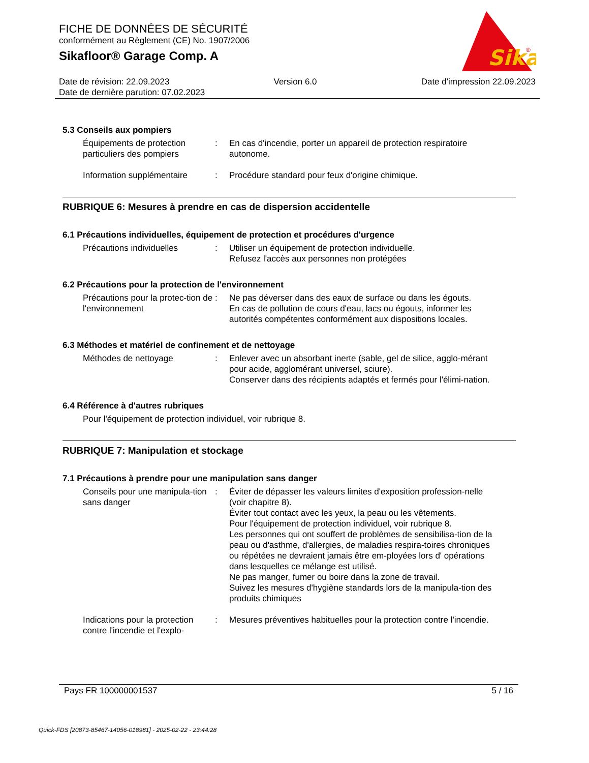FICHE DE DONNÉES DE SÉCURITÉ
conformément au Règlement (CE) No. 1907/2006
Sikafloor® Garage Comp. A
Sika
®
Date de révision: 22.09.2023 Version 6.0 Date d'impression 22.09.2023
Date de dernière parution: 07.02.2023
5.3 Conseils aux pompiers
Équipements de protection particuliers des pompiers
: En cas d'incendie, porter un appareil de protection respiratoire autonome.
Information supplémentaire
: Procédure standard pour feux d'origine chimique.
RUBRIQUE 6: Mesures à prendre en cas de dispersion accidentelle
6.1 Précautions individuelles, équipement de protection et procédures d'urgence
Précautions individuelles : Utiliser un équipement de protection individuelle.
Refusez l'accès aux personnes non protégées
6.2 Précautions pour la protection de l'environnement
Précautions pour la protec-tion de l'environnement
: Ne pas déverser dans des eaux de surface ou dans les égouts.
En cas de pollution de cours d'eau, lacs ou égouts, informer les autorités compétentes conformément aux dispositions locales.
6.3 Méthodes et matériel de confinement et de nettoyage
Méthodes de nettoyage : Enlever avec un absorbant inerte (sable, gel de silice, agglo-mérant pour acide, agglomérant universel, sciure).
Conserver dans des récipients adaptés et fermés pour l'élimi-nation.
6.4 Référence à d'autres rubriques
Pour l'équipement de protection individuel, voir rubrique 8.
RUBRIQUE 7: Manipulation et stockage
7.1 Précautions à prendre pour une manipulation sans danger
Conseils pour une manipula-tion sans danger
: Éviter de dépasser les valeurs limites d'exposition profession-nelle (voir chapitre 8).
Éviter tout contact avec les yeux, la peau ou les vêtements.
Pour l'équipement de protection individuel, voir rubrique 8.
Les personnes qui ont souffert de problèmes de sensibilisa-tion de la peau ou d'asthme, d'allergies, de maladies respira-toires chroniques ou répétées ne devraient jamais être em-ployées lors d' opérations dans lesquelles ce mélange est utilisé.
Ne pas manger, fumer ou boire dans la zone de travail.
Suivez les mesures d'hygiène standards lors de la manipula-tion des produits chimiques
Indications pour la protection contre l'incendie et l'explo-
: Mesures préventives habituelles pour la protection contre l'incendie.
Pays FR 100000001537 5 / 16
Quick-FDS [20873-85467-14056-018981] - 2025-02-22 - 23:44:28